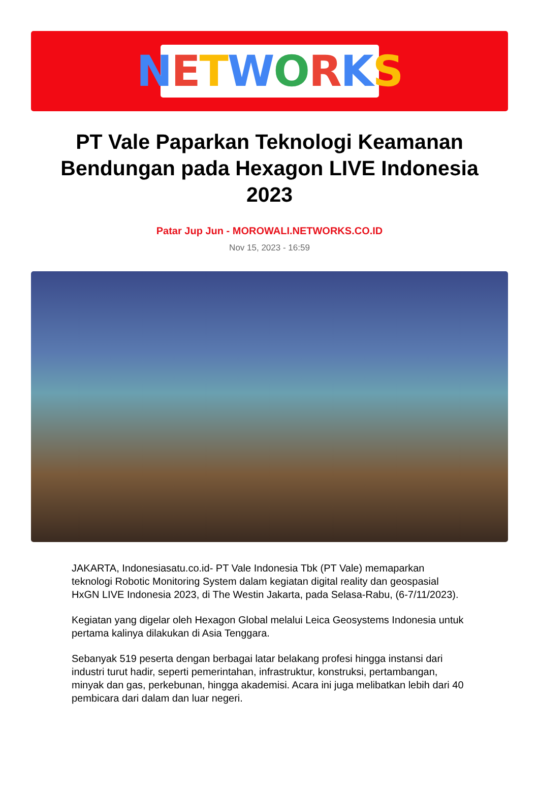NETWORKS
PT Vale Paparkan Teknologi Keamanan Bendungan pada Hexagon LIVE Indonesia 2023
Patar Jup Jun - MOROWALI.NETWORKS.CO.ID
Nov 15, 2023 - 16:59
JAKARTA, Indonesiasatu.co.id- PT Vale Indonesia Tbk (PT Vale) memaparkan teknologi Robotic Monitoring System dalam kegiatan digital reality dan geospasial HxGN LIVE Indonesia 2023, di The Westin Jakarta, pada Selasa-Rabu, (6-7/11/2023).
Kegiatan yang digelar oleh Hexagon Global melalui Leica Geosystems Indonesia untuk pertama kalinya dilakukan di Asia Tenggara.
Sebanyak 519 peserta dengan berbagai latar belakang profesi hingga instansi dari industri turut hadir, seperti pemerintahan, infrastruktur, konstruksi, pertambangan, minyak dan gas, perkebunan, hingga akademisi. Acara ini juga melibatkan lebih dari 40 pembicara dari dalam dan luar negeri.